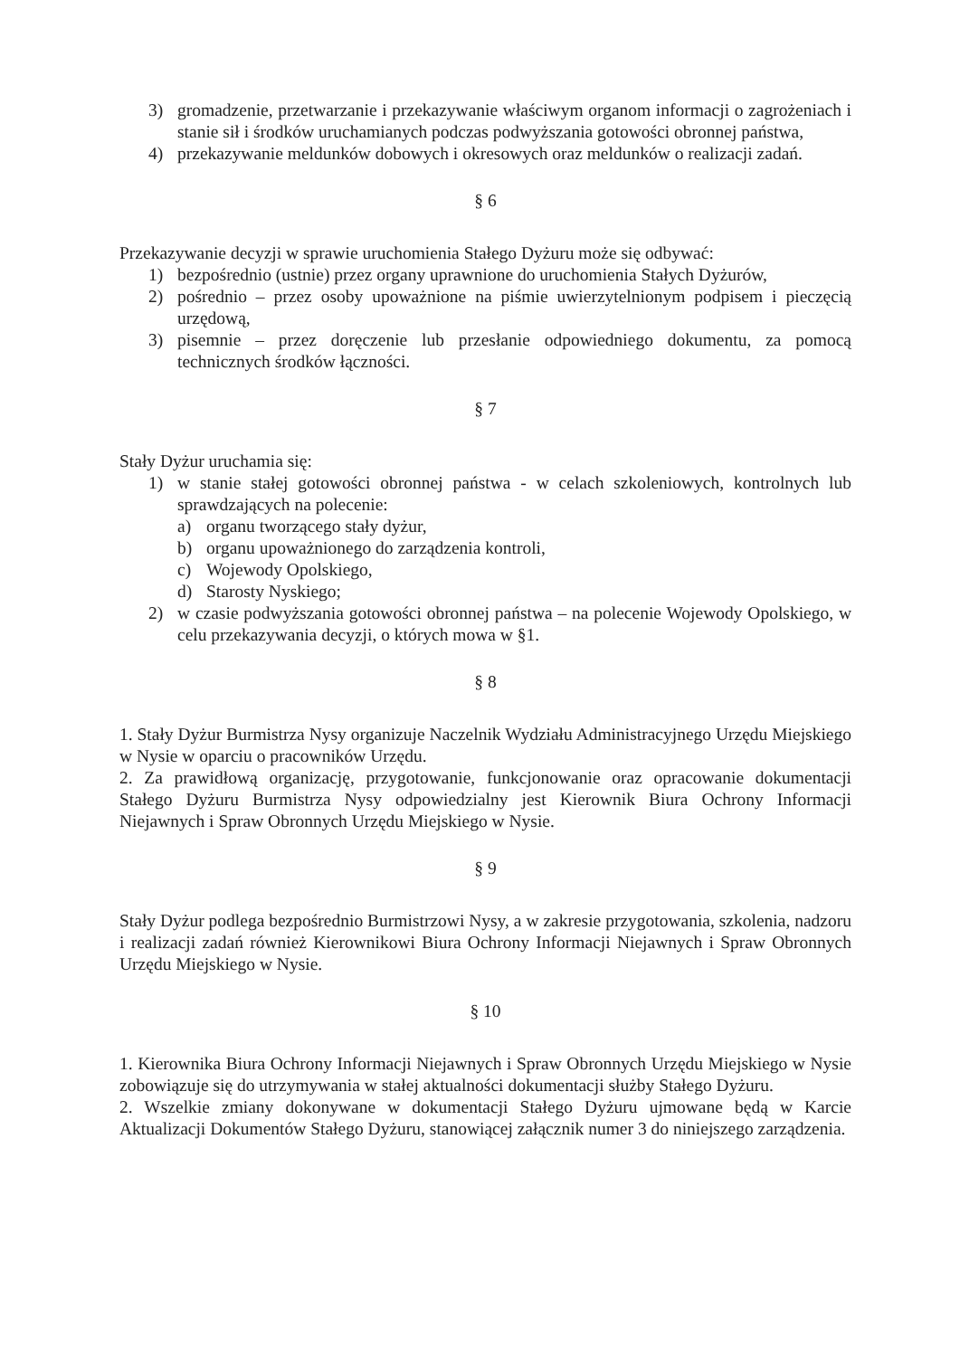3) gromadzenie, przetwarzanie i przekazywanie właściwym organom informacji o zagrożeniach i stanie sił i środków uruchamianych podczas podwyższania gotowości obronnej państwa,
4) przekazywanie meldunków dobowych i okresowych oraz meldunków o realizacji zadań.
§ 6
Przekazywanie decyzji w sprawie uruchomienia Stałego Dyżuru może się odbywać:
1) bezpośrednio (ustnie) przez organy uprawnione do uruchomienia Stałych Dyżurów,
2) pośrednio – przez osoby upoważnione na piśmie uwierzytelnionym podpisem i pieczęcią urzędową,
3) pisemnie – przez doręczenie lub przesłanie odpowiedniego dokumentu, za pomocą technicznych środków łączności.
§ 7
Stały Dyżur uruchamia się:
1) w stanie stałej gotowości obronnej państwa - w celach szkoleniowych, kontrolnych lub sprawdzających na polecenie:
a) organu tworzącego stały dyżur,
b) organu upoważnionego do zarządzenia kontroli,
c) Wojewody Opolskiego,
d) Starosty Nyskiego;
2) w czasie podwyższania gotowości obronnej państwa – na polecenie Wojewody Opolskiego, w celu przekazywania decyzji, o których mowa w §1.
§ 8
1. Stały Dyżur Burmistrza Nysy organizuje Naczelnik Wydziału Administracyjnego Urzędu Miejskiego w Nysie w oparciu o pracowników Urzędu.
2. Za prawidłową organizację, przygotowanie, funkcjonowanie oraz opracowanie dokumentacji Stałego Dyżuru Burmistrza Nysy odpowiedzialny jest Kierownik Biura Ochrony Informacji Niejawnych i Spraw Obronnych Urzędu Miejskiego w Nysie.
§ 9
Stały Dyżur podlega bezpośrednio Burmistrzowi Nysy, a w zakresie przygotowania, szkolenia, nadzoru i realizacji zadań również Kierownikowi Biura Ochrony Informacji Niejawnych i Spraw Obronnych Urzędu Miejskiego w Nysie.
§ 10
1. Kierownika Biura Ochrony Informacji Niejawnych i Spraw Obronnych Urzędu Miejskiego w Nysie zobowiązuje się do utrzymywania w stałej aktualności dokumentacji służby Stałego Dyżuru.
2. Wszelkie zmiany dokonywane w dokumentacji Stałego Dyżuru ujmowane będą w Karcie Aktualizacji Dokumentów Stałego Dyżuru, stanowiącej załącznik numer 3 do niniejszego zarządzenia.